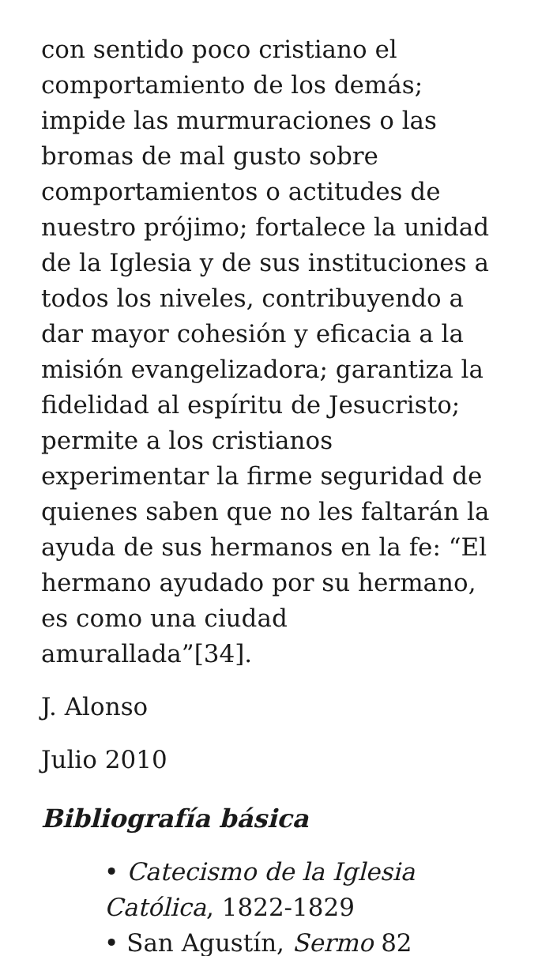con sentido poco cristiano el comportamiento de los demás; impide las murmuraciones o las bromas de mal gusto sobre comportamientos o actitudes de nuestro prójimo; fortalece la unidad de la Iglesia y de sus instituciones a todos los niveles, contribuyendo a dar mayor cohesión y eficacia a la misión evangelizadora; garantiza la fidelidad al espíritu de Jesucristo; permite a los cristianos experimentar la firme seguridad de quienes saben que no les faltarán la ayuda de sus hermanos en la fe: “El hermano ayudado por su hermano, es como una ciudad amurallada”[34].
J. Alonso
Julio 2010
Bibliografía básica
• Catecismo de la Iglesia Católica, 1822-1829
• San Agustín, Sermo 82